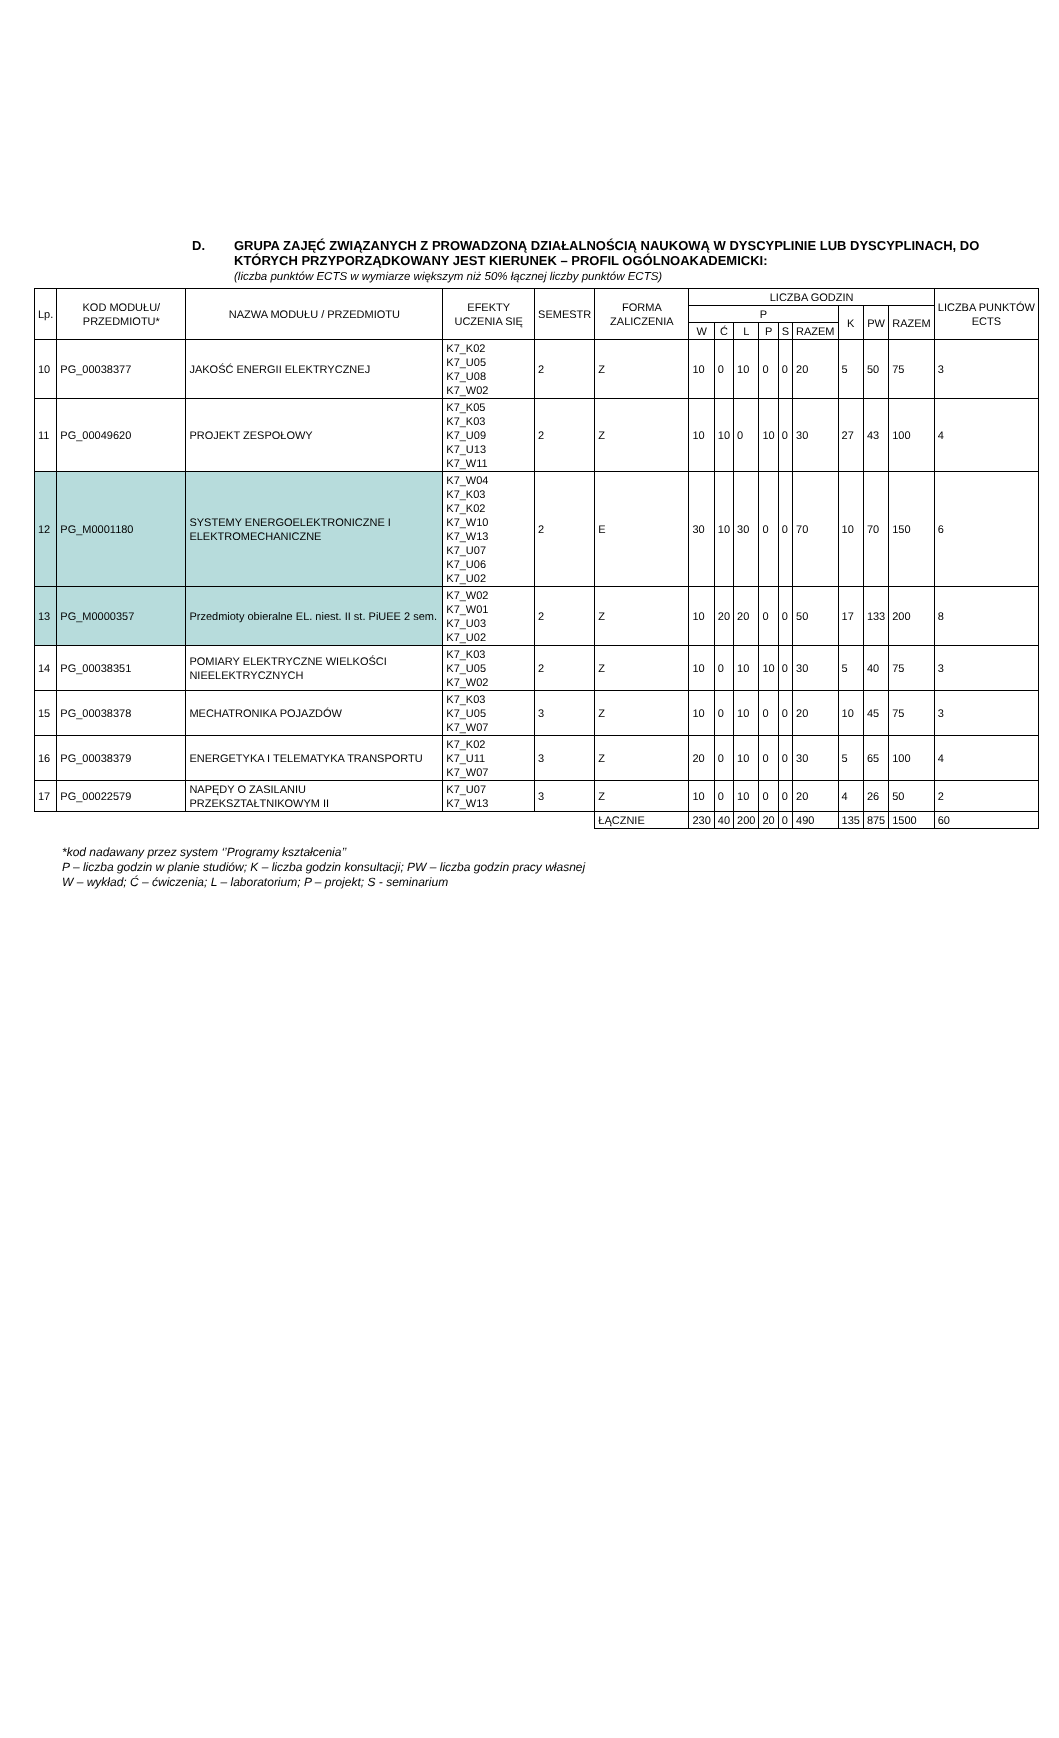D. GRUPA ZAJĘĆ ZWIĄZANYCH Z PROWADZONĄ DZIAŁALNOŚCIĄ NAUKOWĄ W DYSCYPLINIE LUB DYSCYPLINACH, DO KTÓRYCH PRZYPORZĄDKOWANY JEST KIERUNEK – PROFIL OGÓLNOAKADEMICKI:
(liczba punktów ECTS w wymiarze większym niż 50% łącznej liczby punktów ECTS)
| Lp. | KOD MODUŁU/ PRZEDMIOTU* | NAZWA MODUŁU / PRZEDMIOTU | EFEKTY UCZENIA SIĘ | SEMESTR | FORMA ZALICZENIA | LICZBA GODZIN | | | | | | | | | LICZBA PUNKTÓW ECTS |
| --- | --- | --- | --- | --- | --- | --- | --- | --- | --- | --- | --- | --- | --- | --- | --- |
| | | | | | | P | | | | | | K | PW | RAZEM | |
| | | | | | | W | Ć | L | P | S | RAZEM | | | | |
| 10 | PG_00038377 | JAKOŚĆ ENERGII ELEKTRYCZNEJ | K7_K02 K7_U05 K7_U08 K7_W02 | 2 | Z | 10 | 0 | 10 | 0 | 0 | 20 | 5 | 50 | 75 | 3 |
| 11 | PG_00049620 | PROJEKT ZESPOŁOWY | K7_K05 K7_K03 K7_U09 K7_U13 K7_W11 | 2 | Z | 10 | 10 | 0 | 10 | 0 | 30 | 27 | 43 | 100 | 4 |
| 12 | PG_M0001180 | SYSTEMY ENERGOELEKTRONICZNE I ELEKTROMECHANICZNE | K7_W04 K7_K03 K7_K02 K7_W10 K7_W13 K7_U07 K7_U06 K7_U02 | 2 | E | 30 | 10 | 30 | 0 | 0 | 70 | 10 | 70 | 150 | 6 |
| 13 | PG_M0000357 | Przedmioty obieralne EL. niest. II st. PiUEE 2 sem. | K7_W02 K7_W01 K7_U03 K7_U02 | 2 | Z | 10 | 20 | 20 | 0 | 0 | 50 | 17 | 133 | 200 | 8 |
| 14 | PG_00038351 | POMIARY ELEKTRYCZNE WIELKOŚCI NIEELEKTRYCZNYCH | K7_K03 K7_U05 K7_W02 | 2 | Z | 10 | 0 | 10 | 10 | 0 | 30 | 5 | 40 | 75 | 3 |
| 15 | PG_00038378 | MECHATRONIKA POJAZDÓW | K7_K03 K7_U05 K7_W07 | 3 | Z | 10 | 0 | 10 | 0 | 0 | 20 | 10 | 45 | 75 | 3 |
| 16 | PG_00038379 | ENERGETYKA I TELEMATYKA TRANSPORTU | K7_K02 K7_U11 K7_W07 | 3 | Z | 20 | 0 | 10 | 0 | 0 | 30 | 5 | 65 | 100 | 4 |
| 17 | PG_00022579 | NAPĘDY O ZASILANIU PRZEKSZTAŁTNIKOWYM II | K7_U07 K7_W13 | 3 | Z | 10 | 0 | 10 | 0 | 0 | 20 | 4 | 26 | 50 | 2 |
| | | | | | ŁĄCZNIE | 230 | 40 | 200 | 20 | 0 | 490 | 135 | 875 | 1500 | 60 |
*kod nadawany przez system ‘’Programy kształcenia’’
P – liczba godzin w planie studiów; K – liczba godzin konsultacji; PW – liczba godzin pracy własnej
W – wykład; Ć – ćwiczenia; L – laboratorium; P – projekt; S - seminarium